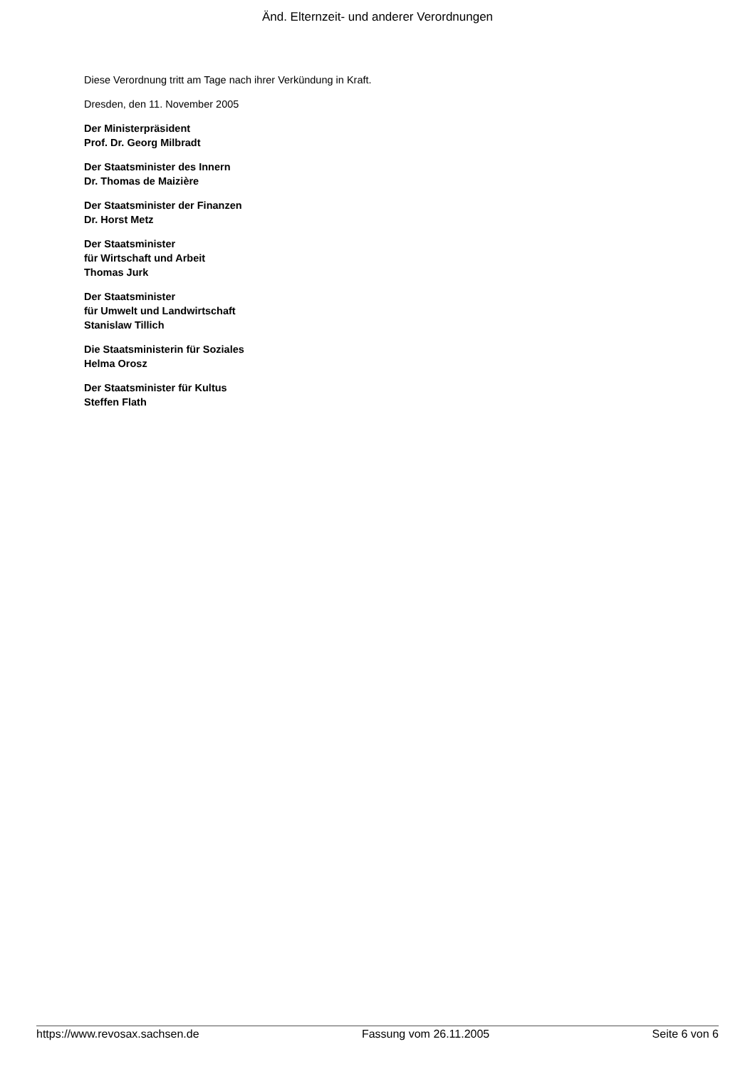Änd. Elternzeit- und anderer Verordnungen
Diese Verordnung tritt am Tage nach ihrer Verkündung in Kraft.
Dresden, den 11. November 2005
Der Ministerpräsident
Prof. Dr. Georg Milbradt
Der Staatsminister des Innern
Dr. Thomas de Maizière
Der Staatsminister der Finanzen
Dr. Horst Metz
Der Staatsminister
für Wirtschaft und Arbeit
Thomas Jurk
Der Staatsminister
für Umwelt und Landwirtschaft
Stanislaw Tillich
Die Staatsministerin für Soziales
Helma Orosz
Der Staatsminister für Kultus
Steffen Flath
https://www.revosax.sachsen.de Fassung vom 26.11.2005 Seite 6 von 6